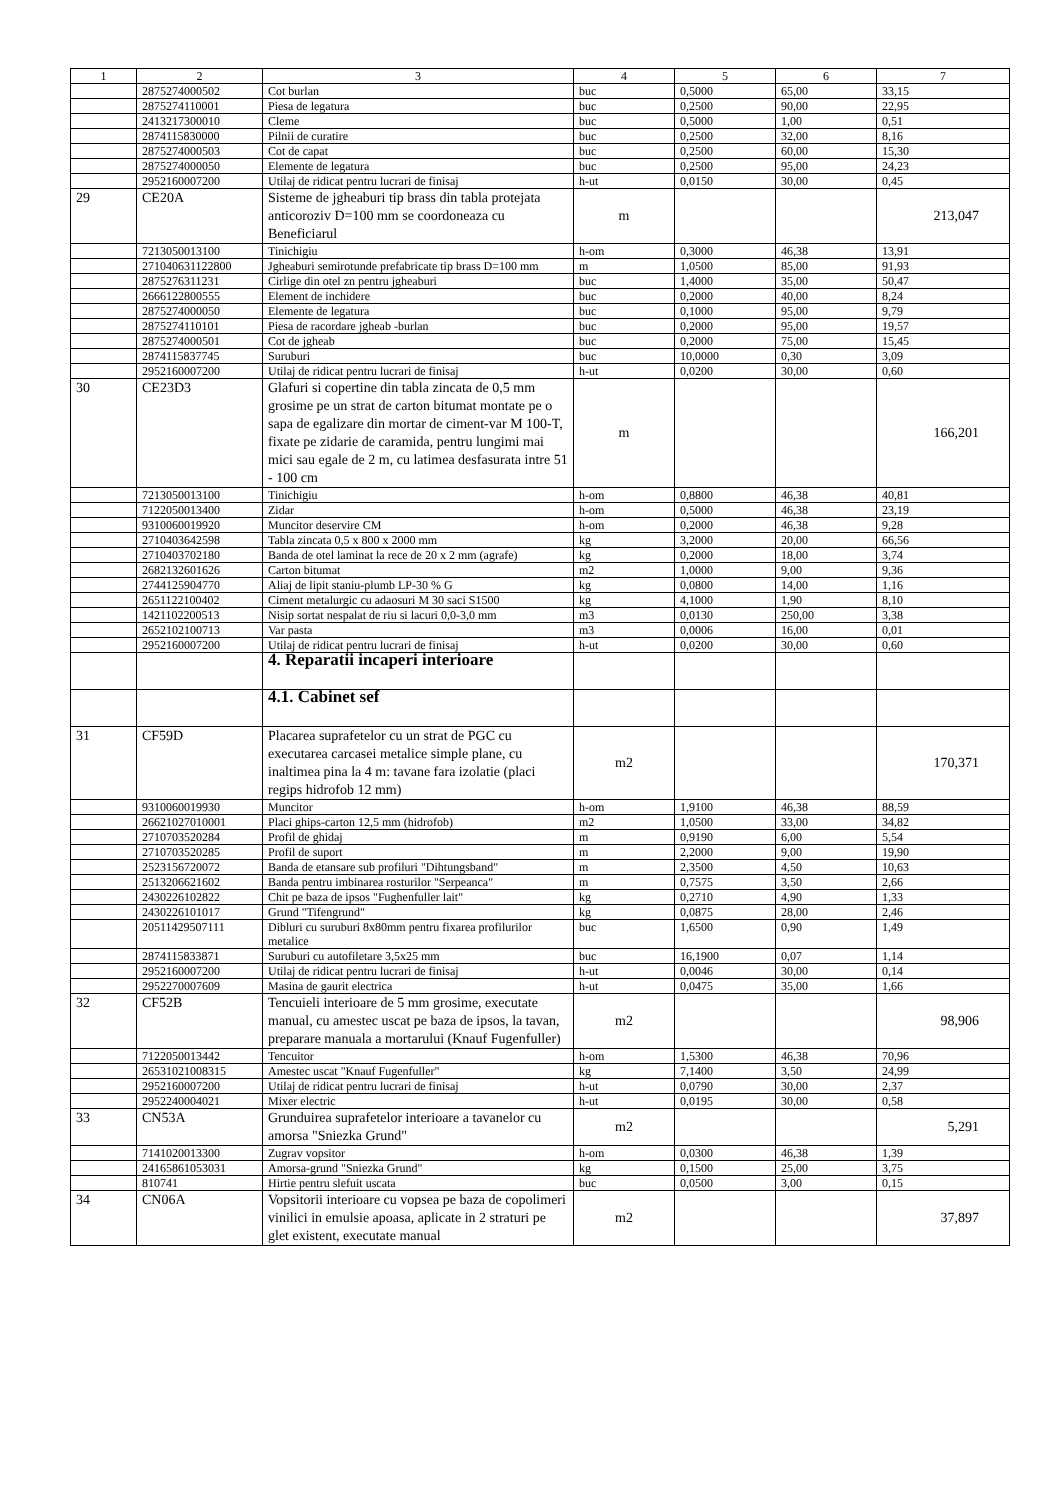| 1 | 2 | 3 | 4 | 5 | 6 | 7 |
| --- | --- | --- | --- | --- | --- | --- |
| | 2875274000502 | Cot burlan | buc | 0,5000 | 65,00 | 33,15 |
| | 2875274110001 | Piesa de legatura | buc | 0,2500 | 90,00 | 22,95 |
| | 2413217300010 | Cleme | buc | 0,5000 | 1,00 | 0,51 |
| | 2874115830000 | Pilnii de curatire | buc | 0,2500 | 32,00 | 8,16 |
| | 2875274000503 | Cot de capat | buc | 0,2500 | 60,00 | 15,30 |
| | 2875274000050 | Elemente de legatura | buc | 0,2500 | 95,00 | 24,23 |
| | 2952160007200 | Utilaj de ridicat pentru lucrari de finisaj | h-ut | 0,0150 | 30,00 | 0,45 |
| 29 | CE20A | Sisteme de jgheaburi tip brass din tabla protejata anticoroziv D=100 mm se coordoneaza cu Beneficiarul | m | | | 213,047 |
| | 7213050013100 | Tinichigiu | h-om | 0,3000 | 46,38 | 13,91 |
| | 271040631122800 | Jgheaburi semirotunde prefabricate tip brass D=100 mm | m | 1,0500 | 85,00 | 91,93 |
| | 2875276311231 | Cirlige din otel zn pentru jgheaburi | buc | 1,4000 | 35,00 | 50,47 |
| | 2666122800555 | Element de inchidere | buc | 0,2000 | 40,00 | 8,24 |
| | 2875274000050 | Elemente de legatura | buc | 0,1000 | 95,00 | 9,79 |
| | 2875274110101 | Piesa de racordare jgheab -burlan | buc | 0,2000 | 95,00 | 19,57 |
| | 2875274000501 | Cot de jgheab | buc | 0,2000 | 75,00 | 15,45 |
| | 2874115837745 | Suruburi | buc | 10,0000 | 0,30 | 3,09 |
| | 2952160007200 | Utilaj de ridicat pentru lucrari de finisaj | h-ut | 0,0200 | 30,00 | 0,60 |
| 30 | CE23D3 | Glafuri si copertine din tabla zincata de 0,5 mm grosime pe un strat de carton bitumat montate pe o sapa de egalizare din mortar de ciment-var M 100-T, fixate pe zidarie de caramida, pentru lungimi mai mici sau egale de 2 m, cu latimea desfasurata intre 51 - 100 cm | m | | | 166,201 |
| | 7213050013100 | Tinichigiu | h-om | 0,8800 | 46,38 | 40,81 |
| | 7122050013400 | Zidar | h-om | 0,5000 | 46,38 | 23,19 |
| | 9310060019920 | Muncitor deservire CM | h-om | 0,2000 | 46,38 | 9,28 |
| | 2710403642598 | Tabla zincata 0,5 x 800 x 2000 mm | kg | 3,2000 | 20,00 | 66,56 |
| | 2710403702180 | Banda de otel laminat la rece de 20 x 2 mm (agrafe) | kg | 0,2000 | 18,00 | 3,74 |
| | 2682132601626 | Carton bitumat | m2 | 1,0000 | 9,00 | 9,36 |
| | 2744125904770 | Aliaj de lipit staniu-plumb LP-30 % G | kg | 0,0800 | 14,00 | 1,16 |
| | 2651122100402 | Ciment metalurgic cu adaosuri M 30 saci S1500 | kg | 4,1000 | 1,90 | 8,10 |
| | 1421102200513 | Nisip sortat nespalat de riu si lacuri 0,0-3,0 mm | m3 | 0,0130 | 250,00 | 3,38 |
| | 2652102100713 | Var pasta | m3 | 0,0006 | 16,00 | 0,01 |
| | 2952160007200 | Utilaj de ridicat pentru lucrari de finisaj | h-ut | 0,0200 | 30,00 | 0,60 |
| | | 4. Reparatii incaperi interioare | | | | |
| | | 4.1. Cabinet sef | | | | |
| 31 | CF59D | Placarea suprafetelor cu un strat de PGC cu executarea carcasei metalice simple plane, cu inaltimea pina la 4 m: tavane fara izolatie (placi regips hidrofob 12 mm) | m2 | | | 170,371 |
| | 9310060019930 | Muncitor | h-om | 1,9100 | 46,38 | 88,59 |
| | 26621027010001 | Placi ghips-carton 12,5 mm (hidrofob) | m2 | 1,0500 | 33,00 | 34,82 |
| | 2710703520284 | Profil de ghidaj | m | 0,9190 | 6,00 | 5,54 |
| | 2710703520285 | Profil de suport | m | 2,2000 | 9,00 | 19,90 |
| | 2523156720072 | Banda de etansare sub profiluri "Dihtungsband" | m | 2,3500 | 4,50 | 10,63 |
| | 2513206621602 | Banda pentru imbinarea rosturilor "Serpeanca" | m | 0,7575 | 3,50 | 2,66 |
| | 2430226102822 | Chit pe baza de ipsos "Fughenfuller lait" | kg | 0,2710 | 4,90 | 1,33 |
| | 2430226101017 | Grund "Tifengrund" | kg | 0,0875 | 28,00 | 2,46 |
| | 20511429507111 | Dibluri cu suruburi 8x80mm pentru fixarea profilurilor metalice | buc | 1,6500 | 0,90 | 1,49 |
| | 2874115833871 | Suruburi cu autofiletare 3,5x25 mm | buc | 16,1900 | 0,07 | 1,14 |
| | 2952160007200 | Utilaj de ridicat pentru lucrari de finisaj | h-ut | 0,0046 | 30,00 | 0,14 |
| | 2952270007609 | Masina de gaurit electrica | h-ut | 0,0475 | 35,00 | 1,66 |
| 32 | CF52B | Tencuieli interioare de 5 mm grosime, executate manual, cu amestec uscat pe baza de ipsos, la tavan, preparare manuala a mortarului (Knauf Fugenfuller) | m2 | | | 98,906 |
| | 7122050013442 | Tencuitor | h-om | 1,5300 | 46,38 | 70,96 |
| | 26531021008315 | Amestec uscat "Knauf Fugenfuller" | kg | 7,1400 | 3,50 | 24,99 |
| | 2952160007200 | Utilaj de ridicat pentru lucrari de finisaj | h-ut | 0,0790 | 30,00 | 2,37 |
| | 2952240004021 | Mixer electric | h-ut | 0,0195 | 30,00 | 0,58 |
| 33 | CN53A | Grunduirea suprafetelor interioare a tavanelor cu amorsa "Sniezka Grund" | m2 | | | 5,291 |
| | 7141020013300 | Zugrav vopsitor | h-om | 0,0300 | 46,38 | 1,39 |
| | 24165861053031 | Amorsa-grund "Sniezka Grund" | kg | 0,1500 | 25,00 | 3,75 |
| | 810741 | Hirtie pentru slefuit uscata | buc | 0,0500 | 3,00 | 0,15 |
| 34 | CN06A | Vopsitorii interioare cu vopsea pe baza de copolimeri vinilici in emulsie apoasa, aplicate in 2 straturi pe glet existent, executate manual | m2 | | | 37,897 |